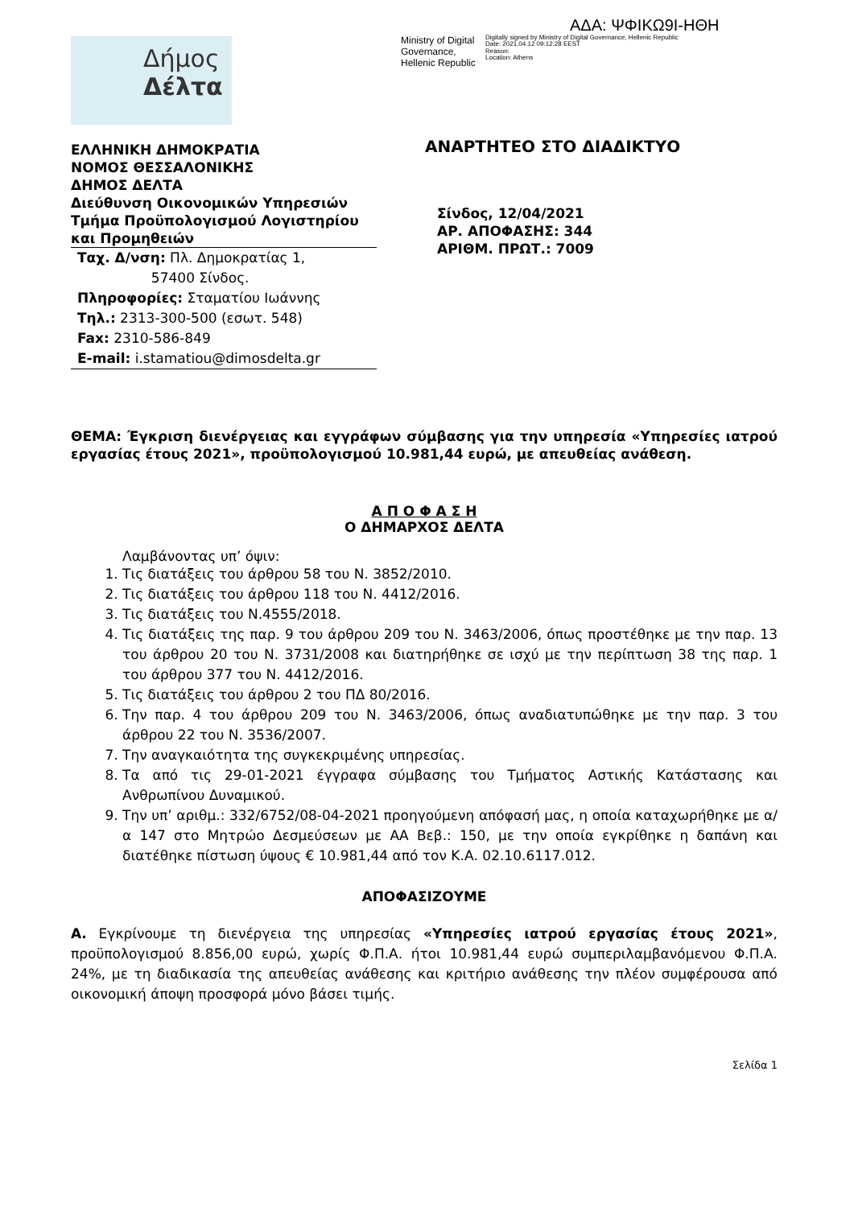ΑΔΑ: ΨΦΙΚΩ9Ι-ΗΘΗ
Ministry of Digital Governance, Hellenic Republic
Digitally signed by Ministry of Digital Governance, Hellenic Republic
Date: 2021.04.12 09:12:28 EEST
Reason:
Location: Athens
Δήμος
Δέλτα
ΕΛΛΗΝΙΚΗ ΔΗΜΟΚΡΑΤΙΑ
ΝΟΜΟΣ ΘΕΣΣΑΛΟΝΙΚΗΣ
ΔΗΜΟΣ ΔΕΛΤΑ
Διεύθυνση Οικονομικών Υπηρεσιών
Τμήμα Προϋπολογισμού Λογιστηρίου και Προμηθειών
Ταχ. Δ/νση: Πλ. Δημοκρατίας 1,
57400 Σίνδος.
Πληροφορίες: Σταματίου Ιωάννης
Τηλ.: 2313-300-500 (εσωτ. 548)
Fax: 2310-586-849
E-mail: i.stamatiou@dimosdelta.gr
ΑΝΑΡΤΗΤΕΟ ΣΤΟ ΔΙΑΔΙΚΤΥΟ
Σίνδος, 12/04/2021
ΑΡ. ΑΠΟΦΑΣΗΣ: 344
ΑΡΙΘΜ. ΠΡΩΤ.: 7009
ΘΕΜΑ: Έγκριση διενέργειας και εγγράφων σύμβασης για την υπηρεσία «Υπηρεσίες ιατρού εργασίας έτους 2021», προϋπολογισμού 10.981,44 ευρώ, με απευθείας ανάθεση.
Α Π Ο Φ Α Σ Η
Ο ΔΗΜΑΡΧΟΣ ΔΕΛΤΑ
Λαμβάνοντας υπ’ όψιν:
1. Τις διατάξεις του άρθρου 58 του Ν. 3852/2010.
2. Τις διατάξεις του άρθρου 118 του Ν. 4412/2016.
3. Τις διατάξεις του Ν.4555/2018.
4. Τις διατάξεις της παρ. 9 του άρθρου 209 του Ν. 3463/2006, όπως προστέθηκε με την παρ. 13 του άρθρου 20 του Ν. 3731/2008 και διατηρήθηκε σε ισχύ με την περίπτωση 38 της παρ. 1 του άρθρου 377 του Ν. 4412/2016.
5. Τις διατάξεις του άρθρου 2 του ΠΔ 80/2016.
6. Την παρ. 4 του άρθρου 209 του Ν. 3463/2006, όπως αναδιατυπώθηκε με την παρ. 3 του άρθρου 22 του Ν. 3536/2007.
7. Την αναγκαιότητα της συγκεκριμένης υπηρεσίας.
8. Τα από τις 29-01-2021 έγγραφα σύμβασης του Τμήματος Αστικής Κατάστασης και Ανθρωπίνου Δυναμικού.
9. Την υπ’ αριθμ.: 332/6752/08-04-2021 προηγούμενη απόφασή μας, η οποία καταχωρήθηκε με α/α 147 στο Μητρώο Δεσμεύσεων με ΑΑ Βεβ.: 150, με την οποία εγκρίθηκε η δαπάνη και διατέθηκε πίστωση ύψους € 10.981,44 από τον Κ.Α. 02.10.6117.012.
ΑΠΟΦΑΣΙΖΟΥΜΕ
Α. Εγκρίνουμε τη διενέργεια της υπηρεσίας «Υπηρεσίες ιατρού εργασίας έτους 2021», προϋπολογισμού 8.856,00 ευρώ, χωρίς Φ.Π.Α. ήτοι 10.981,44 ευρώ συμπεριλαμβανόμενου Φ.Π.Α. 24%, με τη διαδικασία της απευθείας ανάθεσης και κριτήριο ανάθεσης την πλέον συμφέρουσα από οικονομική άποψη προσφορά μόνο βάσει τιμής.
Σελίδα 1